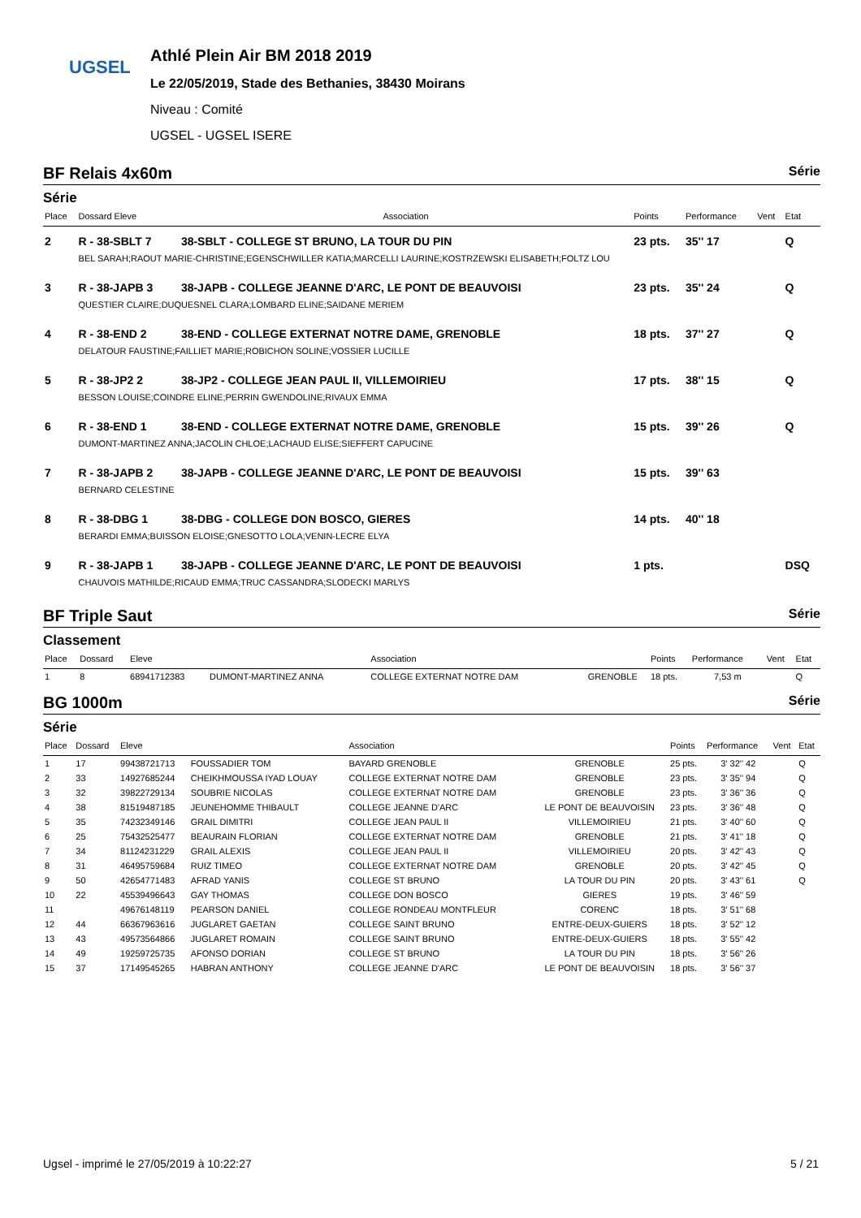UGSEL
Athlé Plein Air BM 2018 2019
Le 22/05/2019, Stade des Bethanies, 38430 Moirans
Niveau : Comité
UGSEL - UGSEL ISERE
BF Relais 4x60m Série
Série
| Place | Dossard Eleve | Association | Points | Performance | Vent | Etat |
| --- | --- | --- | --- | --- | --- | --- |
| 2 | R - 38-SBLT 7 | 38-SBLT - COLLEGE ST BRUNO, LA TOUR DU PIN | 23 pts. | 35'' 17 | | Q |
| | BEL SARAH;RAOUT MARIE-CHRISTINE;EGENSCHWILLER KATIA;MARCELLI LAURINE;KOSTRZEWSKI ELISABETH;FOLTZ LOU | | | | | |
| 3 | R - 38-JAPB 3 | 38-JAPB - COLLEGE JEANNE D'ARC, LE PONT DE BEAUVOISI | 23 pts. | 35'' 24 | | Q |
| | QUESTIER CLAIRE;DUQUESNEL CLARA;LOMBARD ELINE;SAIDANE MERIEM | | | | | |
| 4 | R - 38-END 2 | 38-END - COLLEGE EXTERNAT NOTRE DAME, GRENOBLE | 18 pts. | 37'' 27 | | Q |
| | DELATOUR FAUSTINE;FAILLIET MARIE;ROBICHON SOLINE;VOSSIER LUCILLE | | | | | |
| 5 | R - 38-JP2 2 | 38-JP2 - COLLEGE JEAN PAUL II, VILLEMOIRIEU | 17 pts. | 38'' 15 | | Q |
| | BESSON LOUISE;COINDRE ELINE;PERRIN GWENDOLINE;RIVAUX EMMA | | | | | |
| 6 | R - 38-END 1 | 38-END - COLLEGE EXTERNAT NOTRE DAME, GRENOBLE | 15 pts. | 39'' 26 | | Q |
| | DUMONT-MARTINEZ ANNA;JACOLIN CHLOE;LACHAUD ELISE;SIEFFERT CAPUCINE | | | | | |
| 7 | R - 38-JAPB 2 | 38-JAPB - COLLEGE JEANNE D'ARC, LE PONT DE BEAUVOISI | 15 pts. | 39'' 63 | | |
| | BERNARD CELESTINE | | | | | |
| 8 | R - 38-DBG 1 | 38-DBG - COLLEGE DON BOSCO, GIERES | 14 pts. | 40'' 18 | | |
| | BERARDI EMMA;BUISSON ELOISE;GNESOTTO LOLA;VENIN-LECRE ELYA | | | | | |
| 9 | R - 38-JAPB 1 | 38-JAPB - COLLEGE JEANNE D'ARC, LE PONT DE BEAUVOISI | 1 pts. | | | DSQ |
| | CHAUVOIS MATHILDE;RICAUD EMMA;TRUC CASSANDRA;SLODECKI MARLYS | | | | | |
BF Triple Saut Série
Classement
| Place | Dossard | Eleve | | Association | | Points | Performance | Vent | Etat |
| --- | --- | --- | --- | --- | --- | --- | --- | --- | --- |
| 1 | 8 | 68941712383 | DUMONT-MARTINEZ ANNA | COLLEGE EXTERNAT NOTRE DAM | GRENOBLE | 18 pts. | 7,53 m | | Q |
BG 1000m Série
Série
| Place | Dossard | Eleve | | Association | | Points | Performance | Vent | Etat |
| --- | --- | --- | --- | --- | --- | --- | --- | --- | --- |
| 1 | 17 | 99438721713 | FOUSSADIER TOM | BAYARD GRENOBLE | GRENOBLE | 25 pts. | 3' 32'' 42 | | Q |
| 2 | 33 | 14927685244 | CHEIKHMOUSSA IYAD LOUAY | COLLEGE EXTERNAT NOTRE DAM | GRENOBLE | 23 pts. | 3' 35'' 94 | | Q |
| 3 | 32 | 39822729134 | SOUBRIE NICOLAS | COLLEGE EXTERNAT NOTRE DAM | GRENOBLE | 23 pts. | 3' 36'' 36 | | Q |
| 4 | 38 | 81519487185 | JEUNEHOMME THIBAULT | COLLEGE JEANNE D'ARC | LE PONT DE BEAUVOISIN | 23 pts. | 3' 36'' 48 | | Q |
| 5 | 35 | 74232349146 | GRAIL DIMITRI | COLLEGE JEAN PAUL II | VILLEMOIRIEU | 21 pts. | 3' 40'' 60 | | Q |
| 6 | 25 | 75432525477 | BEAURAIN FLORIAN | COLLEGE EXTERNAT NOTRE DAM | GRENOBLE | 21 pts. | 3' 41'' 18 | | Q |
| 7 | 34 | 81124231229 | GRAIL ALEXIS | COLLEGE JEAN PAUL II | VILLEMOIRIEU | 20 pts. | 3' 42'' 43 | | Q |
| 8 | 31 | 46495759684 | RUIZ TIMEO | COLLEGE EXTERNAT NOTRE DAM | GRENOBLE | 20 pts. | 3' 42'' 45 | | Q |
| 9 | 50 | 42654771483 | AFRAD YANIS | COLLEGE ST BRUNO | LA TOUR DU PIN | 20 pts. | 3' 43'' 61 | | Q |
| 10 | 22 | 45539496643 | GAY THOMAS | COLLEGE DON BOSCO | GIERES | 19 pts. | 3' 46'' 59 | | |
| 11 | | 49676148119 | PEARSON DANIEL | COLLEGE RONDEAU MONTFLEUR | CORENC | 18 pts. | 3' 51'' 68 | | |
| 12 | 44 | 66367963616 | JUGLARET GAETAN | COLLEGE SAINT BRUNO | ENTRE-DEUX-GUIERS | 18 pts. | 3' 52'' 12 | | |
| 13 | 43 | 49573564866 | JUGLARET ROMAIN | COLLEGE SAINT BRUNO | ENTRE-DEUX-GUIERS | 18 pts. | 3' 55'' 42 | | |
| 14 | 49 | 19259725735 | AFONSO DORIAN | COLLEGE ST BRUNO | LA TOUR DU PIN | 18 pts. | 3' 56'' 26 | | |
| 15 | 37 | 17149545265 | HABRAN ANTHONY | COLLEGE JEANNE D'ARC | LE PONT DE BEAUVOISIN | 18 pts. | 3' 56'' 37 | | |
Ugsel - imprimé le 27/05/2019 à 10:22:27 5 / 21